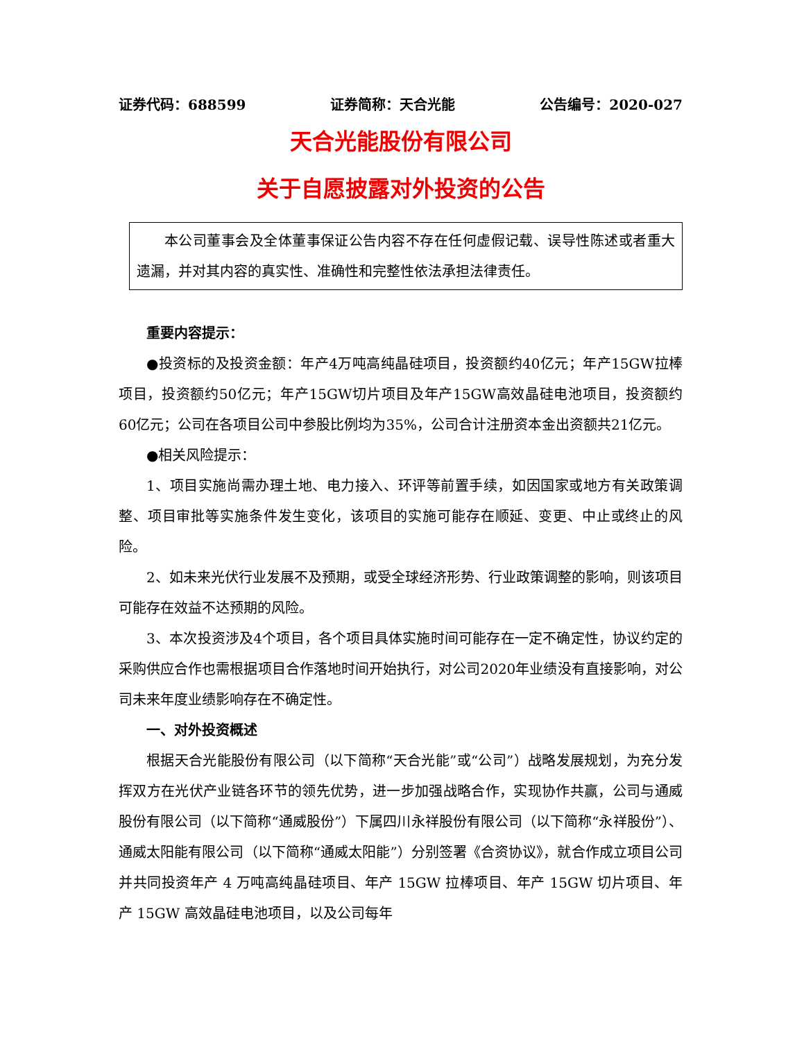证券代码：688599 证券简称：天合光能 公告编号：2020-027
天合光能股份有限公司
关于自愿披露对外投资的公告
本公司董事会及全体董事保证公告内容不存在任何虚假记载、误导性陈述或者重大遗漏，并对其内容的真实性、准确性和完整性依法承担法律责任。
重要内容提示：
●投资标的及投资金额：年产4万吨高纯晶硅项目，投资额约40亿元；年产15GW拉棒项目，投资额约50亿元；年产15GW切片项目及年产15GW高效晶硅电池项目，投资额约60亿元；公司在各项目公司中参股比例均为35%，公司合计注册资本金出资额共21亿元。
●相关风险提示：
1、项目实施尚需办理土地、电力接入、环评等前置手续，如因国家或地方有关政策调整、项目审批等实施条件发生变化，该项目的实施可能存在顺延、变更、中止或终止的风险。
2、如未来光伏行业发展不及预期，或受全球经济形势、行业政策调整的影响，则该项目可能存在效益不达预期的风险。
3、本次投资涉及4个项目，各个项目具体实施时间可能存在一定不确定性，协议约定的采购供应合作也需根据项目合作落地时间开始执行，对公司2020年业绩没有直接影响，对公司未来年度业绩影响存在不确定性。
一、对外投资概述
根据天合光能股份有限公司（以下简称“天合光能”或“公司”）战略发展规划，为充分发挥双方在光伏产业链各环节的领先优势，进一步加强战略合作，实现协作共赢，公司与通威股份有限公司（以下简称“通威股份”）下属四川永祥股份有限公司（以下简称“永祥股份”）、通威太阳能有限公司（以下简称“通威太阳能”）分别签署《合资协议》，就合作成立项目公司并共同投资年产 4 万吨高纯晶硅项目、年产 15GW 拉棒项目、年产 15GW 切片项目、年产 15GW 高效晶硅电池项目，以及公司每年